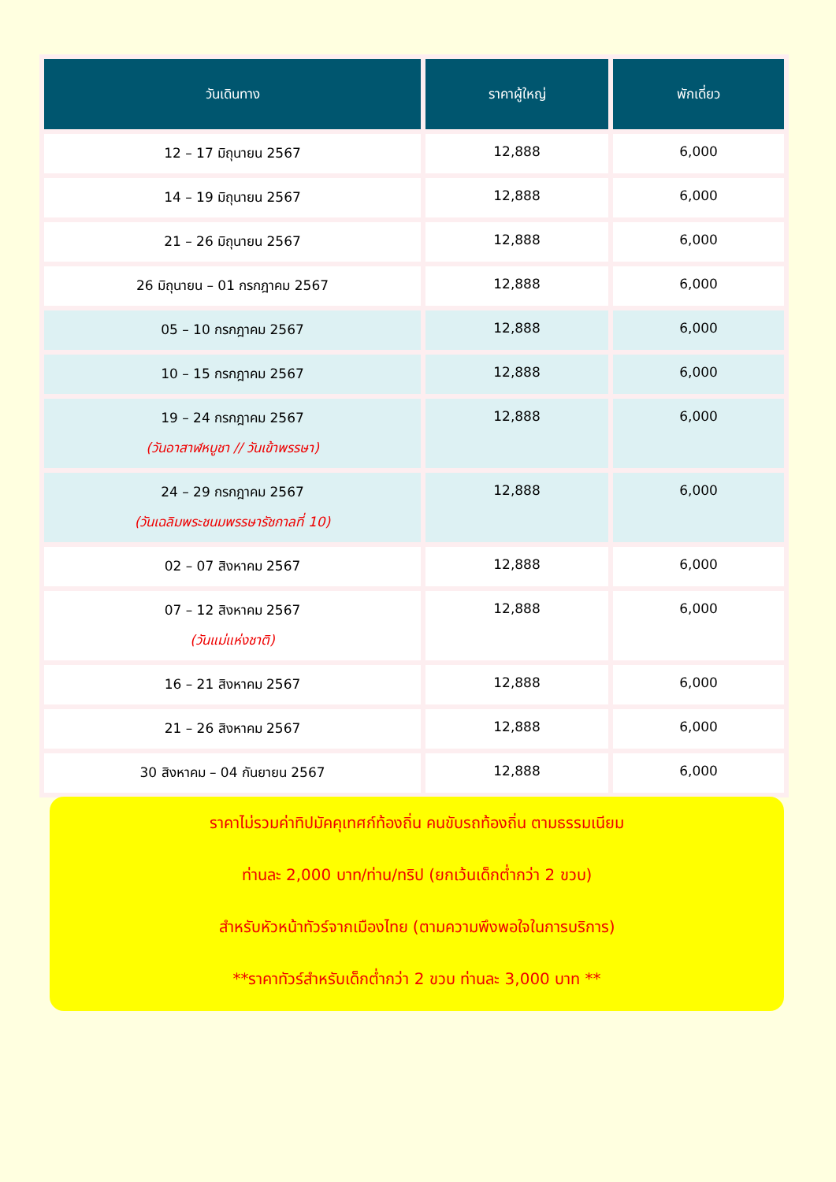| วันเดินทาง | ราคาผู้ใหญ่ | พักเดี่ยว |
| --- | --- | --- |
| 12 – 17 มิถุนายน 2567 | 12,888 | 6,000 |
| 14 – 19 มิถุนายน 2567 | 12,888 | 6,000 |
| 21 – 26 มิถุนายน 2567 | 12,888 | 6,000 |
| 26 มิถุนายน – 01 กรกฎาคม 2567 | 12,888 | 6,000 |
| 05 – 10 กรกฎาคม 2567 | 12,888 | 6,000 |
| 10 – 15 กรกฎาคม 2567 | 12,888 | 6,000 |
| 19 – 24 กรกฎาคม 2567 (วันอาสาฬหบูชา // วันเข้าพรรษา) | 12,888 | 6,000 |
| 24 – 29 กรกฎาคม 2567 (วันเฉลิมพระชนมพรรษารัชกาลที่ 10) | 12,888 | 6,000 |
| 02 – 07 สิงหาคม 2567 | 12,888 | 6,000 |
| 07 – 12 สิงหาคม 2567 (วันแม่แห่งชาติ) | 12,888 | 6,000 |
| 16 – 21 สิงหาคม 2567 | 12,888 | 6,000 |
| 21 – 26 สิงหาคม 2567 | 12,888 | 6,000 |
| 30 สิงหาคม – 04 กันยายน 2567 | 12,888 | 6,000 |
ราคาไม่รวมค่าทิปมัคคุเทศก์ท้องถิ่น คนขับรถท้องถิ่น ตามธรรมเนียม
ท่านละ 2,000 บาท/ท่าน/ทริป (ยกเว้นเด็กต่ำกว่า 2 ขวบ)
สำหรับหัวหน้าทัวร์จากเมืองไทย (ตามความพึงพอใจในการบริการ)
**ราคาทัวร์สำหรับเด็กต่ำกว่า 2 ขวบ ท่านละ 3,000 บาท **